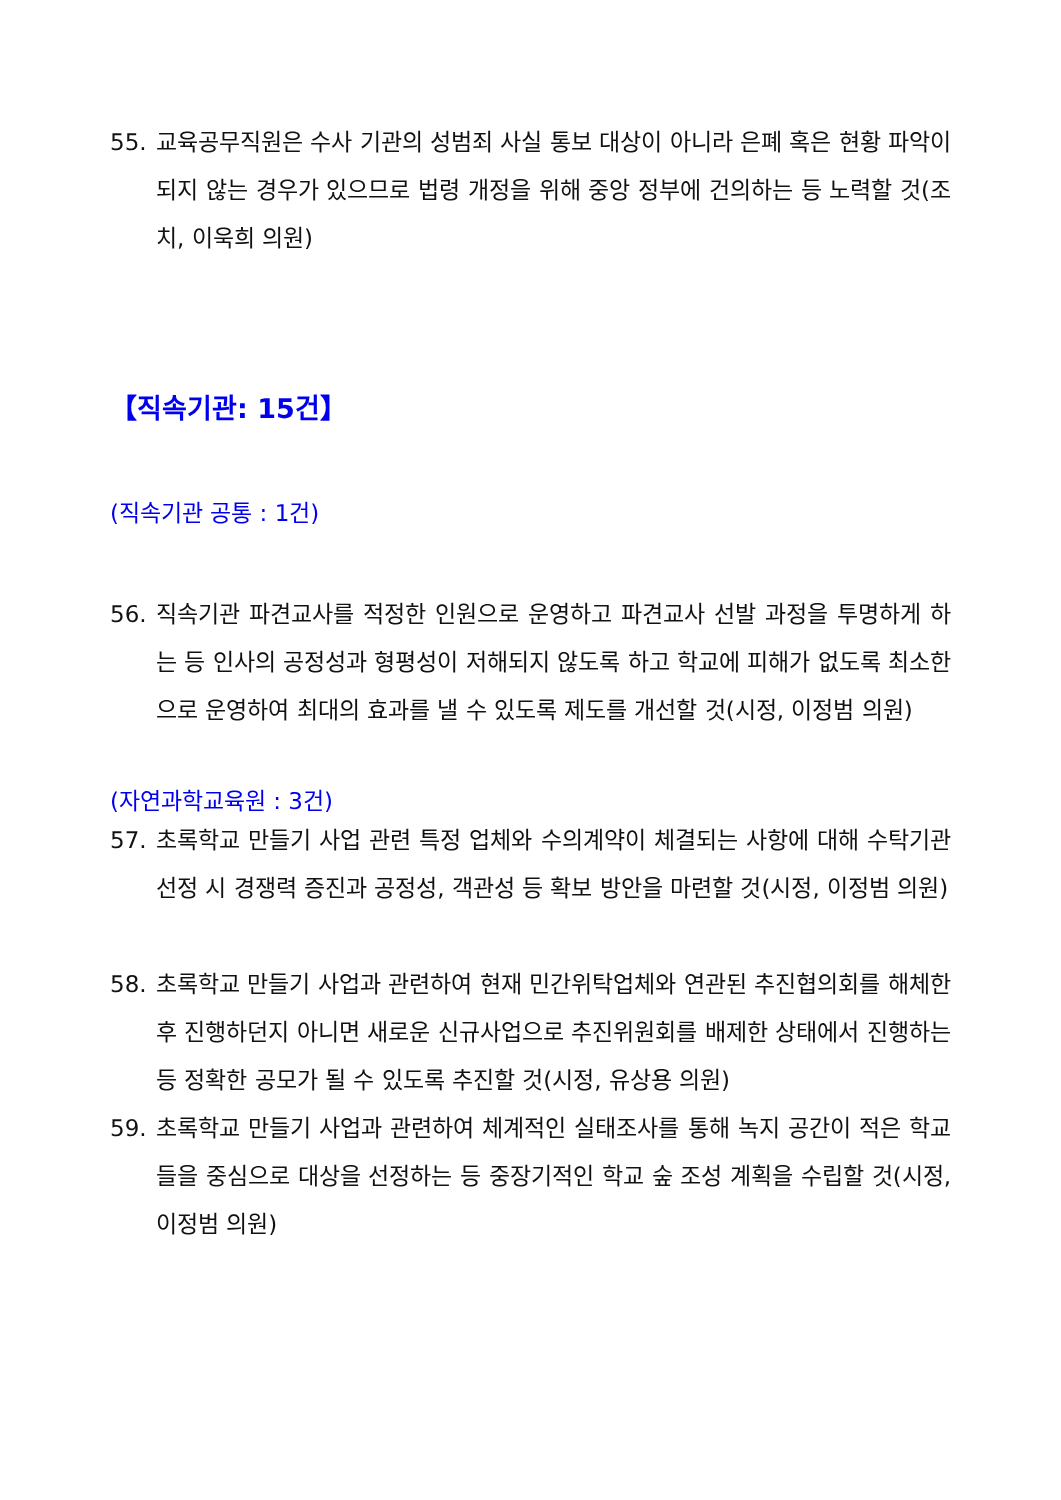55. 교육공무직원은 수사 기관의 성범죄 사실 통보 대상이 아니라 은폐 혹은 현황 파악이 되지 않는 경우가 있으므로 법령 개정을 위해 중앙 정부에 건의하는 등 노력할 것(조치, 이욱희 의원)
【직속기관: 15건】
(직속기관 공통 : 1건)
56. 직속기관 파견교사를 적정한 인원으로 운영하고 파견교사 선발 과정을 투명하게 하는 등 인사의 공정성과 형평성이 저해되지 않도록 하고 학교에 피해가 없도록 최소한으로 운영하여 최대의 효과를 낼 수 있도록 제도를 개선할 것(시정, 이정범 의원)
(자연과학교육원 : 3건)
57. 초록학교 만들기 사업 관련 특정 업체와 수의계약이 체결되는 사항에 대해 수탁기관 선정 시 경쟁력 증진과 공정성, 객관성 등 확보 방안을 마련할 것(시정, 이정범 의원)
58. 초록학교 만들기 사업과 관련하여 현재 민간위탁업체와 연관된 추진협의회를 해체한 후 진행하던지 아니면 새로운 신규사업으로 추진위원회를 배제한 상태에서 진행하는 등 정확한 공모가 될 수 있도록 추진할 것(시정, 유상용 의원)
59. 초록학교 만들기 사업과 관련하여 체계적인 실태조사를 통해 녹지 공간이 적은 학교들을 중심으로 대상을 선정하는 등 중장기적인 학교 숲 조성 계획을 수립할 것(시정, 이정범 의원)